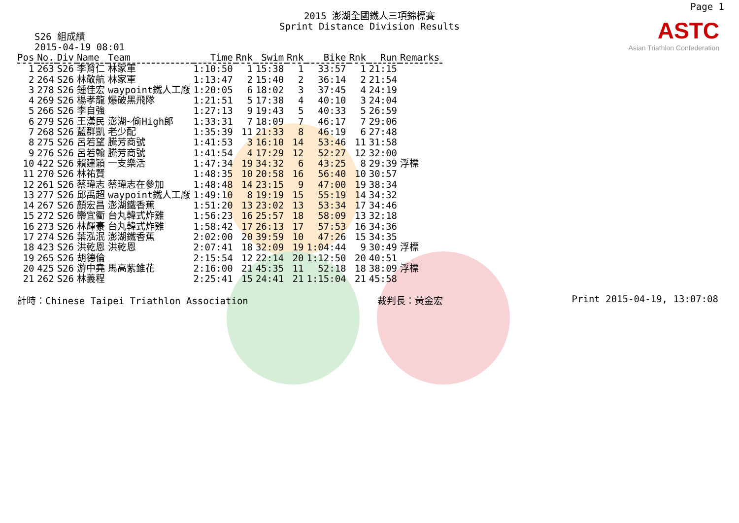Page 1
ASTC
Asian Triathlon Confederation
2015 澎湖全國鐵人三項錦標賽
Sprint Distance Division Results
S26 組成績
2015-04-19 08:01
| Pos | No. | Div | Name | Team | Time | Rnk | Swim | Rnk | Bike | Rnk | Run | Remarks |
| --- | --- | --- | --- | --- | --- | --- | --- | --- | --- | --- | --- | --- |
| 1 | 263 | S26 | 李育仁 | 林家軍 | 1:10:50 | 1 | 15:38 | 1 | 33:57 | 1 | 21:15 | |
| 2 | 264 | S26 | 林敬航 | 林家軍 | 1:13:47 | 2 | 15:40 | 2 | 36:14 | 2 | 21:54 | |
| 3 | 278 | S26 | 鍾佳宏 | waypoint鐵人工廠 | 1:20:05 | 6 | 18:02 | 3 | 37:45 | 4 | 24:19 | |
| 4 | 269 | S26 | 楊孝龍 | 爆破黑飛隊 | 1:21:51 | 5 | 17:38 | 4 | 40:10 | 3 | 24:04 | |
| 5 | 266 | S26 | 李自強 | | 1:27:13 | 9 | 19:43 | 5 | 40:33 | 5 | 26:59 | |
| 6 | 279 | S26 | 王漢民 | 澎湖~偷High郎 | 1:33:31 | 7 | 18:09 | 7 | 46:17 | 7 | 29:06 | |
| 7 | 268 | S26 | 藍群凱 | 老少配 | 1:35:39 | 11 | 21:33 | 8 | 46:19 | 6 | 27:48 | |
| 8 | 275 | S26 | 呂若望 | 騰芳商號 | 1:41:53 | 3 | 16:10 | 14 | 53:46 | 11 | 31:58 | |
| 9 | 276 | S26 | 呂若翰 | 騰芳商號 | 1:41:54 | 4 | 17:29 | 12 | 52:27 | 12 | 32:00 | |
| 10 | 422 | S26 | 賴建穎 | 一支樂活 | 1:47:34 | 19 | 34:32 | 6 | 43:25 | 8 | 29:39 | 浮標 |
| 11 | 270 | S26 | 林祐賢 | | 1:48:35 | 10 | 20:58 | 16 | 56:40 | 10 | 30:57 | |
| 12 | 261 | S26 | 蔡瑋志 | 蔡瑋志在參加 | 1:48:48 | 14 | 23:15 | 9 | 47:00 | 19 | 38:34 | |
| 13 | 277 | S26 | 邱禹超 | waypoint鐵人工廠 | 1:49:10 | 8 | 19:19 | 15 | 55:19 | 14 | 34:32 | |
| 14 | 267 | S26 | 顏宏昌 | 澎湖鐵香蕉 | 1:51:20 | 13 | 23:02 | 13 | 53:34 | 17 | 34:46 | |
| 15 | 272 | S26 | 欒宜衢 | 台丸韓式炸雞 | 1:56:23 | 16 | 25:57 | 18 | 58:09 | 13 | 32:18 | |
| 16 | 273 | S26 | 林輝豪 | 台丸韓式炸雞 | 1:58:42 | 17 | 26:13 | 17 | 57:53 | 16 | 34:36 | |
| 17 | 274 | S26 | 葉泓泯 | 澎湖鐵香蕉 | 2:02:00 | 20 | 39:59 | 10 | 47:26 | 15 | 34:35 | |
| 18 | 423 | S26 | 洪乾恩 | 洪乾恩 | 2:07:41 | 18 | 32:09 | 19 | 1:04:44 | 9 | 30:49 | 浮標 |
| 19 | 265 | S26 | 胡德倫 | | 2:15:54 | 12 | 22:14 | 20 | 1:12:50 | 20 | 40:51 | |
| 20 | 425 | S26 | 游中堯 | 馬高紫錐花 | 2:16:00 | 21 | 45:35 | 11 | 52:18 | 18 | 38:09 | 浮標 |
| 21 | 262 | S26 | 林義程 | | 2:25:41 | 15 | 24:41 | 21 | 1:15:04 | 21 | 45:58 | |
計時：Chinese Taipei Triathlon Association 裁判長：黃金宏 Print 2015-04-19, 13:07:08